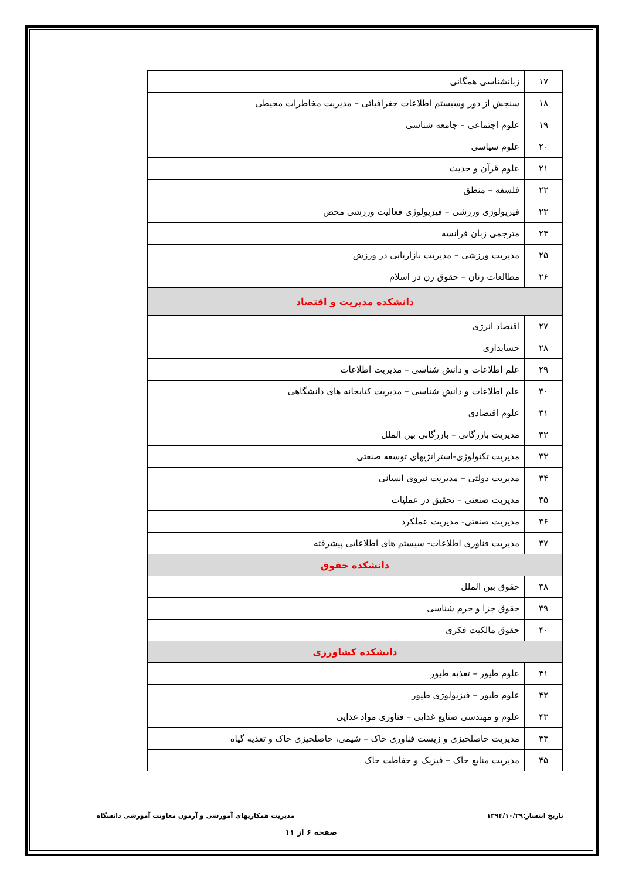| ۱۷ | زبانشناسی همگانی |
| ۱۸ | سنجش از دور وسیستم اطلاعات جغرافیائی – مدیریت مخاطرات محیطی |
| ۱۹ | علوم اجتماعی – جامعه شناسی |
| ۲۰ | علوم سیاسی |
| ۲۱ | علوم قرآن و حدیث |
| ۲۲ | فلسفه – منطق |
| ۲۳ | فیزیولوژی ورزشی – فیزیولوژی فعالیت ورزشی محض |
| ۲۴ | مترجمی زبان فرانسه |
| ۲۵ | مدیریت ورزشی – مدیریت بازاریابی در ورزش |
| ۲۶ | مطالعات زنان – حقوق زن در اسلام |
| دانشکده مدیریت و اقتصاد | |
| ۲۷ | اقتصاد انرژی |
| ۲۸ | حسابداری |
| ۲۹ | علم اطلاعات و دانش شناسی – مدیریت اطلاعات |
| ۳۰ | علم اطلاعات و دانش شناسی – مدیریت کتابخانه های دانشگاهی |
| ۳۱ | علوم اقتصادی |
| ۳۲ | مدیریت بازرگانی – بازرگانی بین الملل |
| ۳۳ | مدیریت تکنولوژی-استراتژیهای توسعه صنعتی |
| ۳۴ | مدیریت دولتی – مدیریت نیروی انسانی |
| ۳۵ | مدیریت صنعتی – تحقیق در عملیات |
| ۳۶ | مدیریت صنعتی- مدیریت عملکرد |
| ۳۷ | مدیریت فناوری اطلاعات- سیستم های اطلاعاتی پیشرفته |
| دانشکده حقوق | |
| ۳۸ | حقوق بین الملل |
| ۳۹ | حقوق جزا و جرم شناسی |
| ۴۰ | حقوق مالکیت فکری |
| دانشکده کشاورزی | |
| ۴۱ | علوم طیور – تغذیه طیور |
| ۴۲ | علوم طیور – فیزیولوژی طیور |
| ۴۳ | علوم و مهندسی صنایع غذایی – فناوری مواد غذایی |
| ۴۴ | مدیریت حاصلخیزی و زیست فناوری خاک – شیمی، حاصلخیزی خاک و تغذیه گیاه |
| ۴۵ | مدیریت منابع خاک – فیزیک و حفاظت خاک |
تاریخ انتشار:۱۳۹۴/۱۰/۲۹ مدیریت همکاریهای آموزشی و آزمون معاونت آموزشی دانشگاه
صفحه ۶ از ۱۱